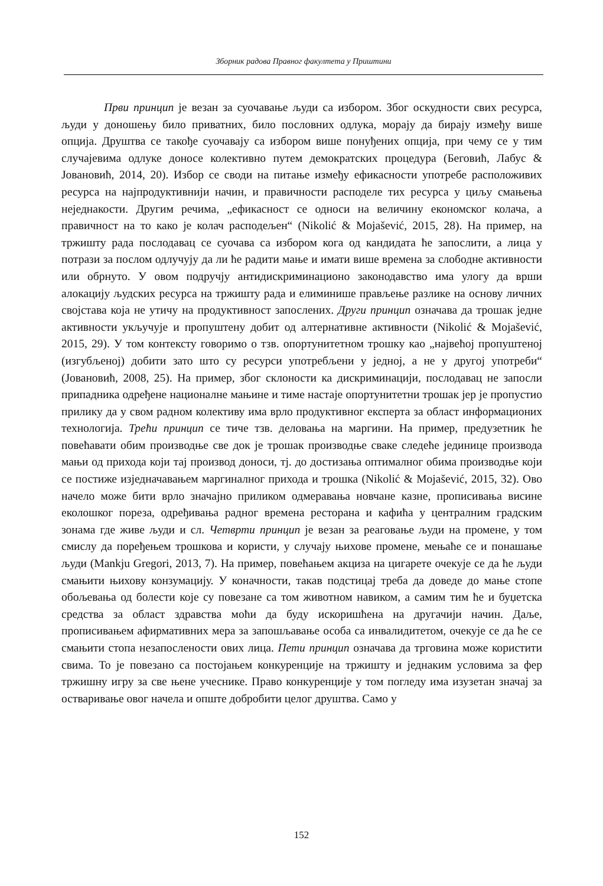Зборник радова Правног факултета у Приштини
Први принцип је везан за суочавање људи са избором. Због оскудности свих ресурса, људи у доношењу било приватних, било пословних одлука, морају да бирају између више опција. Друштва се такође суочавају са избором више понуђених опција, при чему се у тим случајевима одлуке доносе колективно путем демократских процедура (Беговић, Лабус & Јовановић, 2014, 20). Избор се своди на питање између ефикасности употребе расположивих ресурса на најпродуктивнији начин, и правичности расподеле тих ресурса у циљу смањења неједнакости. Другим речима, „ефикасност се односи на величину економског колача, а правичност на то како је колач расподељен“ (Nikolić & Mojašević, 2015, 28). На пример, на тржишту рада послодавац се суочава са избором кога од кандидата ће запослити, а лица у потрази за послом одлучују да ли ће радити мање и имати више времена за слободне активности или обрнуто. У овом подручју антидискриминационо законодавство има улогу да врши алокацију људских ресурса на тржишту рада и елиминише прављење разлике на основу личних својстава која не утичу на продуктивност запослених. Други принцип означава да трошак једне активности укључује и пропуштену добит од алтернативне активности (Nikolić & Mojašević, 2015, 29). У том контексту говоримо о тзв. опортунитетном трошку као „највећој пропуштеној (изгубљеној) добити зато што су ресурси употребљени у једној, а не у другој употреби“ (Јовановић, 2008, 25). На пример, због склоности ка дискриминацији, послодавац не запосли припадника одређене националне мањине и тиме настаје опортунитетни трошак јер је пропустио прилику да у свом радном колективу има врло продуктивног експерта за област информационих технологија. Трећи принцип се тиче тзв. деловања на маргини. На пример, предузетник ће повећавати обим производње све док је трошак производње сваке следеће јединице производа мањи од прихода који тај производ доноси, тј. до достизања оптималног обима производње који се постиже изједначавањем маргиналног прихода и трошка (Nikolić & Mojašević, 2015, 32). Ово начело може бити врло значајно приликом одмеравања новчане казне, прописивања висине еколошког пореза, одређивања радног времена ресторана и кафића у централним градским зонама где живе људи и сл. Четврти принцип је везан за реаговање људи на промене, у том смислу да поређењем трошкова и користи, у случају њихове промене, мењаће се и понашање људи (Mankju Gregori, 2013, 7). На пример, повећањем акциза на цигарете очекује се да ће људи смањити њихову конзумацију. У коначности, такав подстицај треба да доведе до мање стопе обољевања од болести које су повезане са том животном навиком, а самим тим ће и буџетска средства за област здравства моћи да буду искоришћена на другачији начин. Даље, прописивањем афирмативних мера за запошљавање особа са инвалидитетом, очекује се да ће се смањити стопа незапослености ових лица. Пети принцип означава да трговина може користити свима. То је повезано са постојањем конкуренције на тржишту и једнаким условима за фер тржишну игру за све њене учеснике. Право конкуренције у том погледу има изузетан значај за остваривање овог начела и опште добробити целог друштва. Само у
152